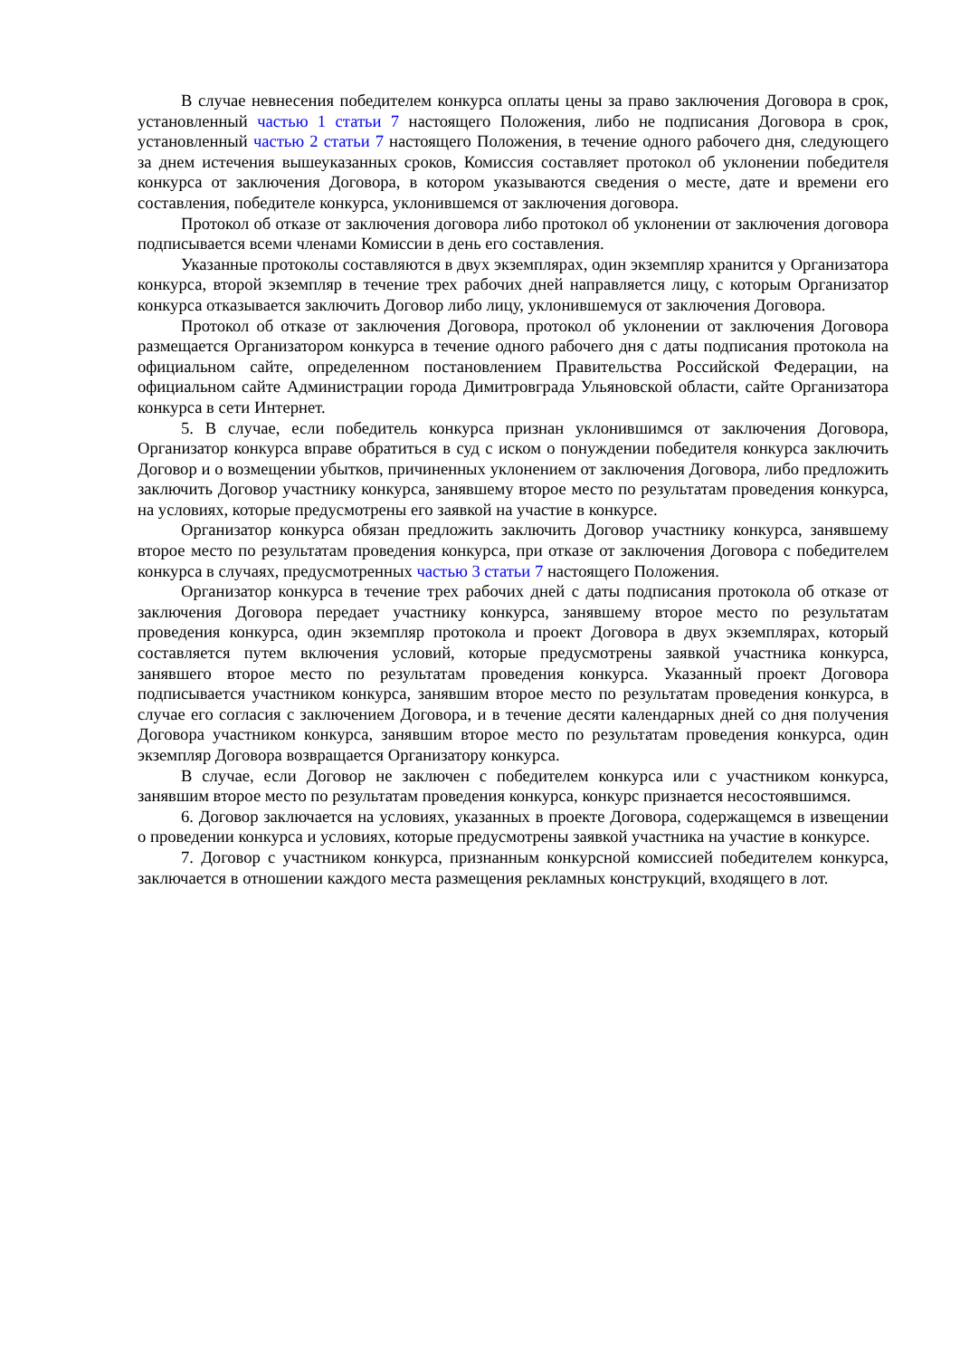В случае невнесения победителем конкурса оплаты цены за право заключения Договора в срок, установленный частью 1 статьи 7 настоящего Положения, либо не подписания Договора в срок, установленный частью 2 статьи 7 настоящего Положения, в течение одного рабочего дня, следующего за днем истечения вышеуказанных сроков, Комиссия составляет протокол об уклонении победителя конкурса от заключения Договора, в котором указываются сведения о месте, дате и времени его составления, победителе конкурса, уклонившемся от заключения договора.
Протокол об отказе от заключения договора либо протокол об уклонении от заключения договора подписывается всеми членами Комиссии в день его составления.
Указанные протоколы составляются в двух экземплярах, один экземпляр хранится у Организатора конкурса, второй экземпляр в течение трех рабочих дней направляется лицу, с которым Организатор конкурса отказывается заключить Договор либо лицу, уклонившемуся от заключения Договора.
Протокол об отказе от заключения Договора, протокол об уклонении от заключения Договора размещается Организатором конкурса в течение одного рабочего дня с даты подписания протокола на официальном сайте, определенном постановлением Правительства Российской Федерации, на официальном сайте Администрации города Димитровграда Ульяновской области, сайте Организатора конкурса в сети Интернет.
5. В случае, если победитель конкурса признан уклонившимся от заключения Договора, Организатор конкурса вправе обратиться в суд с иском о понуждении победителя конкурса заключить Договор и о возмещении убытков, причиненных уклонением от заключения Договора, либо предложить заключить Договор участнику конкурса, занявшему второе место по результатам проведения конкурса, на условиях, которые предусмотрены его заявкой на участие в конкурсе.
Организатор конкурса обязан предложить заключить Договор участнику конкурса, занявшему второе место по результатам проведения конкурса, при отказе от заключения Договора с победителем конкурса в случаях, предусмотренных частью 3 статьи 7 настоящего Положения.
Организатор конкурса в течение трех рабочих дней с даты подписания протокола об отказе от заключения Договора передает участнику конкурса, занявшему второе место по результатам проведения конкурса, один экземпляр протокола и проект Договора в двух экземплярах, который составляется путем включения условий, которые предусмотрены заявкой участника конкурса, занявшего второе место по результатам проведения конкурса. Указанный проект Договора подписывается участником конкурса, занявшим второе место по результатам проведения конкурса, в случае его согласия с заключением Договора, и в течение десяти календарных дней со дня получения Договора участником конкурса, занявшим второе место по результатам проведения конкурса, один экземпляр Договора возвращается Организатору конкурса.
В случае, если Договор не заключен с победителем конкурса или с участником конкурса, занявшим второе место по результатам проведения конкурса, конкурс признается несостоявшимся.
6. Договор заключается на условиях, указанных в проекте Договора, содержащемся в извещении о проведении конкурса и условиях, которые предусмотрены заявкой участника на участие в конкурсе.
7. Договор с участником конкурса, признанным конкурсной комиссией победителем конкурса, заключается в отношении каждого места размещения рекламных конструкций, входящего в лот.